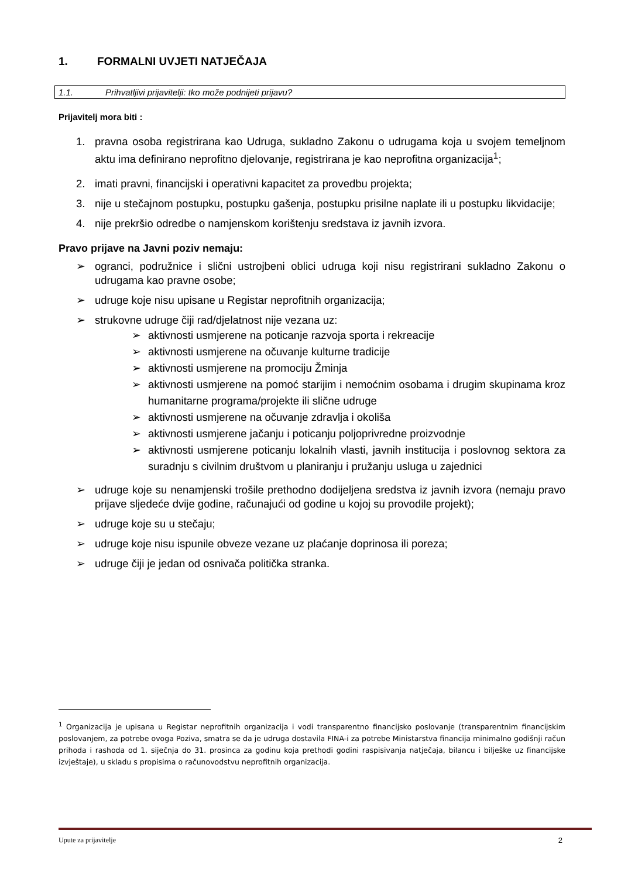1. FORMALNI UVJETI NATJEČAJA
1.1. Prihvatljivi prijavitelji: tko može podnijeti prijavu?
Prijavitelj mora biti :
1. pravna osoba registrirana kao Udruga, sukladno Zakonu o udrugama koja u svojem temeljnom aktu ima definirano neprofitno djelovanje, registrirana je kao neprofitna organizacija<sup>1</sup>;
2. imati pravni, financijski i operativni kapacitet za provedbu projekta;
3. nije u stečajnom postupku, postupku gašenja, postupku prisilne naplate ili u postupku likvidacije;
4. nije prekršio odredbe o namjenskom korištenju sredstava iz javnih izvora.
Pravo prijave na Javni poziv nemaju:
➢ ogranci, podružnice i slični ustrojbeni oblici udruga koji nisu registrirani sukladno Zakonu o udrugama kao pravne osobe;
➢ udruge koje nisu upisane u Registar neprofitnih organizacija;
➢ strukovne udruge čiji rad/djelatnost nije vezana uz:
➢ aktivnosti usmjerene na poticanje razvoja sporta i rekreacije
➢ aktivnosti usmjerene na očuvanje kulturne tradicije
➢ aktivnosti usmjerene na promociju Žminja
➢ aktivnosti usmjerene na pomoć starijim i nemoćnim osobama i drugim skupinama kroz humanitarne programa/projekte ili slične udruge
➢ aktivnosti usmjerene na očuvanje zdravlja i okoliša
➢ aktivnosti usmjerene jačanju i poticanju poljoprivredne proizvodnje
➢ aktivnosti usmjerene poticanju lokalnih vlasti, javnih institucija i poslovnog sektora za suradnju s civilnim društvom u planiranju i pružanju usluga u zajednici
➢ udruge koje su nenamjenski trošile prethodno dodijeljena sredstva iz javnih izvora (nemaju pravo prijave sljedeće dvije godine, računajući od godine u kojoj su provodile projekt);
➢ udruge koje su u stečaju;
➢ udruge koje nisu ispunile obveze vezane uz plaćanje doprinosa ili poreza;
➢ udruge čiji je jedan od osnivača politička stranka.
<sup>1</sup> Organizacija je upisana u Registar neprofitnih organizacija i vodi transparentno financijsko poslovanje (transparentnim financijskim poslovanjem, za potrebe ovoga Poziva, smatra se da je udruga dostavila FINA-i za potrebe Ministarstva financija minimalno godišnji račun prihoda i rashoda od 1. siječnja do 31. prosinca za godinu koja prethodi godini raspisivanja natječaja, bilancu i bilješke uz financijske izvještaje), u skladu s propisima o računovodstvu neprofitnih organizacija.
Upute za prijavitelje 2